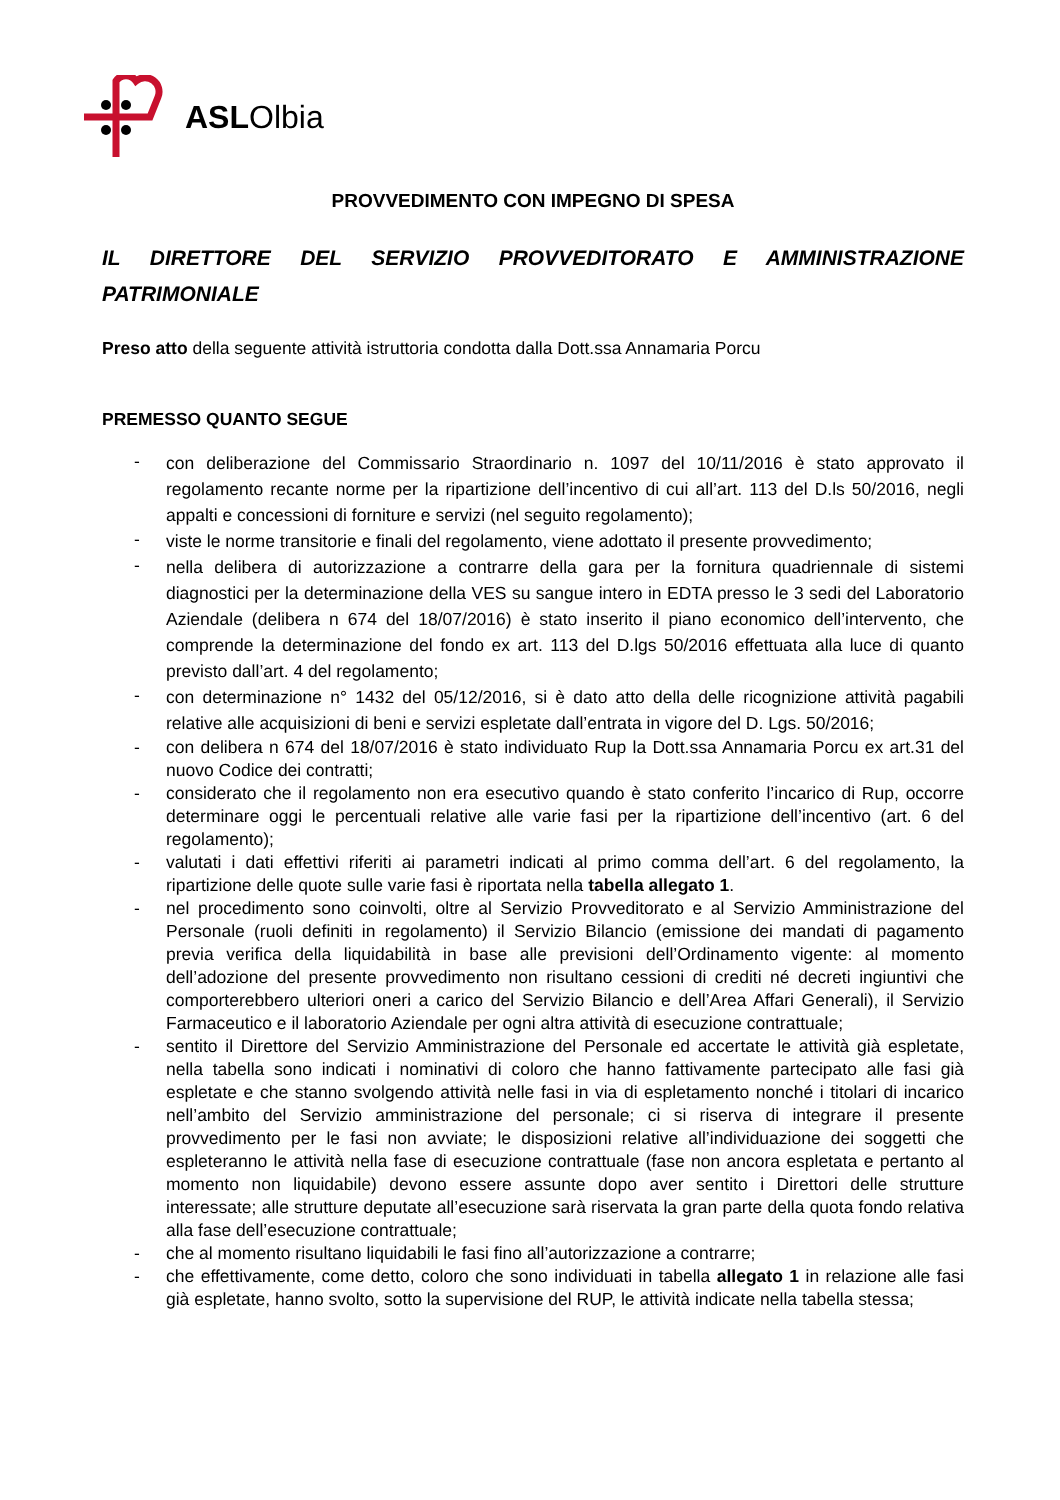ASLOlbia
PROVVEDIMENTO CON IMPEGNO DI SPESA
IL DIRETTORE DEL SERVIZIO PROVVEDITORATO E AMMINISTRAZIONE PATRIMONIALE
Preso atto della seguente attività istruttoria condotta dalla Dott.ssa Annamaria Porcu
PREMESSO QUANTO SEGUE
- con deliberazione del Commissario Straordinario n. 1097 del 10/11/2016 è stato approvato il regolamento recante norme per la ripartizione dell’incentivo di cui all’art. 113 del D.ls 50/2016, negli appalti e concessioni di forniture e servizi (nel seguito regolamento);
- viste le norme transitorie e finali del regolamento, viene adottato il presente provvedimento;
- nella delibera di autorizzazione a contrarre della gara per la fornitura quadriennale di sistemi diagnostici per la determinazione della VES su sangue intero in EDTA presso le 3 sedi del Laboratorio Aziendale (delibera n 674 del 18/07/2016) è stato inserito il piano economico dell’intervento, che comprende la determinazione del fondo ex art. 113 del D.lgs 50/2016 effettuata alla luce di quanto previsto dall’art. 4 del regolamento;
- con determinazione n° 1432 del 05/12/2016, si è dato atto della delle ricognizione attività pagabili relative alle acquisizioni di beni e servizi espletate dall’entrata in vigore del D. Lgs. 50/2016;
- con delibera n 674 del 18/07/2016 è stato individuato Rup la Dott.ssa Annamaria Porcu ex art.31 del nuovo Codice dei contratti;
- considerato che il regolamento non era esecutivo quando è stato conferito l’incarico di Rup, occorre determinare oggi le percentuali relative alle varie fasi per la ripartizione dell’incentivo (art. 6 del regolamento);
- valutati i dati effettivi riferiti ai parametri indicati al primo comma dell’art. 6 del regolamento, la ripartizione delle quote sulle varie fasi è riportata nella tabella allegato 1.
- nel procedimento sono coinvolti, oltre al Servizio Provveditorato e al Servizio Amministrazione del Personale (ruoli definiti in regolamento) il Servizio Bilancio (emissione dei mandati di pagamento previa verifica della liquidabilità in base alle previsioni dell’Ordinamento vigente: al momento dell’adozione del presente provvedimento non risultano cessioni di crediti né decreti ingiuntivi che comporterebbero ulteriori oneri a carico del Servizio Bilancio e dell’Area Affari Generali), il Servizio Farmaceutico e il laboratorio Aziendale per ogni altra attività di esecuzione contrattuale;
- sentito il Direttore del Servizio Amministrazione del Personale ed accertate le attività già espletate, nella tabella sono indicati i nominativi di coloro che hanno fattivamente partecipato alle fasi già espletate e che stanno svolgendo attività nelle fasi in via di espletamento nonché i titolari di incarico nell’ambito del Servizio amministrazione del personale; ci si riserva di integrare il presente provvedimento per le fasi non avviate; le disposizioni relative all’individuazione dei soggetti che espleteranno le attività nella fase di esecuzione contrattuale (fase non ancora espletata e pertanto al momento non liquidabile) devono essere assunte dopo aver sentito i Direttori delle strutture interessate; alle strutture deputate all’esecuzione sarà riservata la gran parte della quota fondo relativa alla fase dell’esecuzione contrattuale;
- che al momento risultano liquidabili le fasi fino all’autorizzazione a contrarre;
- che effettivamente, come detto, coloro che sono individuati in tabella allegato 1 in relazione alle fasi già espletate, hanno svolto, sotto la supervisione del RUP, le attività indicate nella tabella stessa;